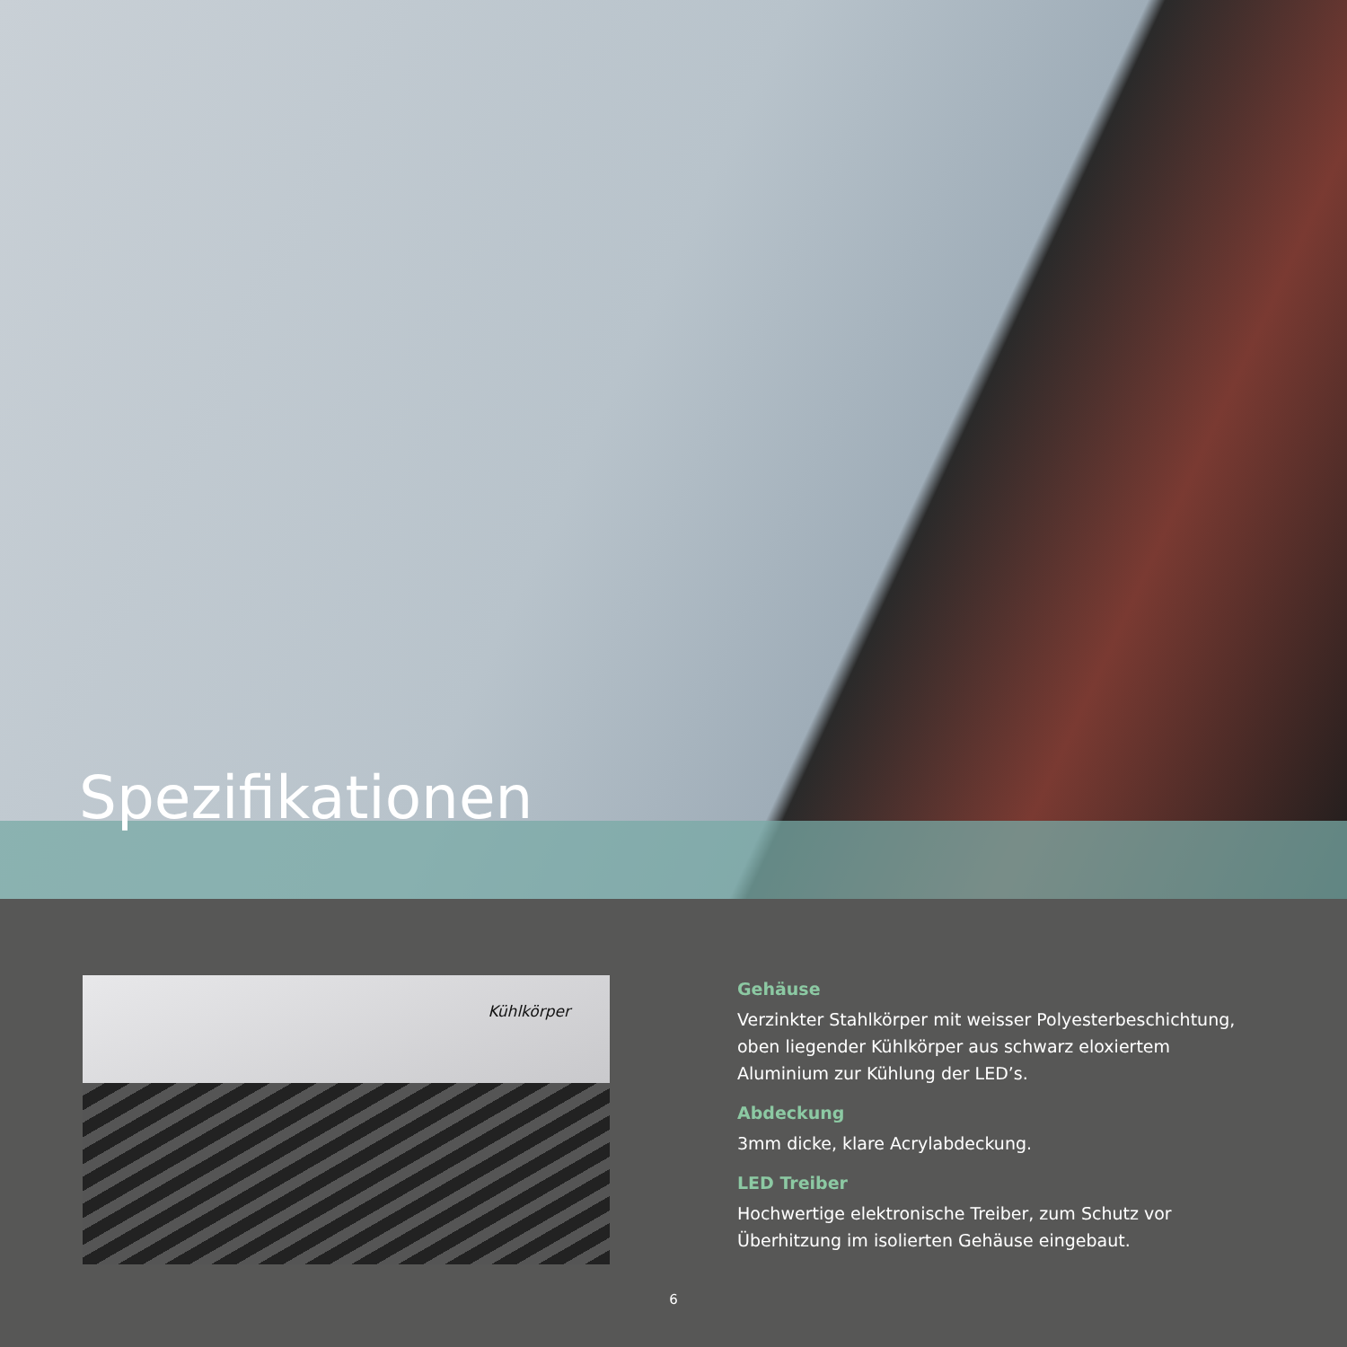Spezifikationen
Kühlkörper
Gehäuse
Verzinkter Stahlkörper mit weisser Polyesterbeschichtung, oben liegender Kühlkörper aus schwarz eloxiertem Aluminium zur Kühlung der LED’s.
Abdeckung
3mm dicke, klare Acrylabdeckung.
LED Treiber
Hochwertige elektronische Treiber, zum Schutz vor Überhitzung im isolierten Gehäuse eingebaut.
6